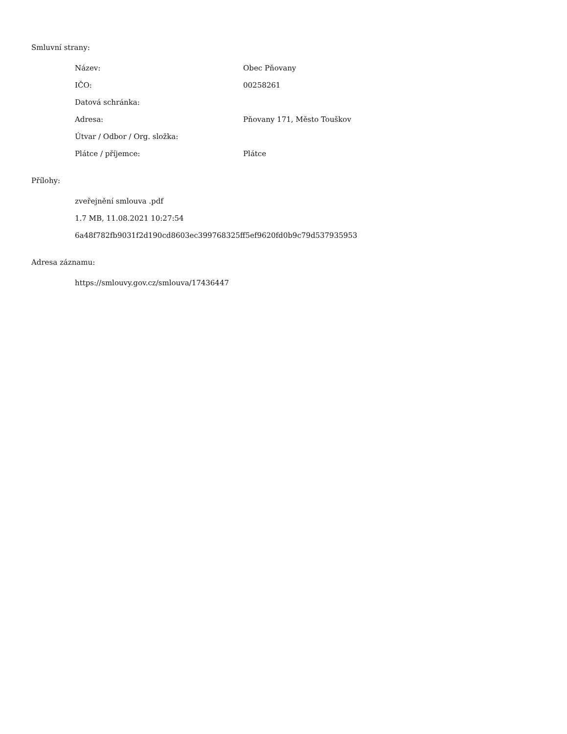Smluvní strany:
| Název: | Obec Pňovany |
| IČO: | 00258261 |
| Datová schránka: | |
| Adresa: | Pňovany 171, Město Touškov |
| Útvar / Odbor / Org. složka: | |
| Plátce / příjemce: | Plátce |
Přílohy:
zveřejnění smlouva .pdf
1.7 MB, 11.08.2021 10:27:54
6a48f782fb9031f2d190cd8603ec399768325ff5ef9620fd0b9c79d537935953
Adresa záznamu:
https://smlouvy.gov.cz/smlouva/17436447